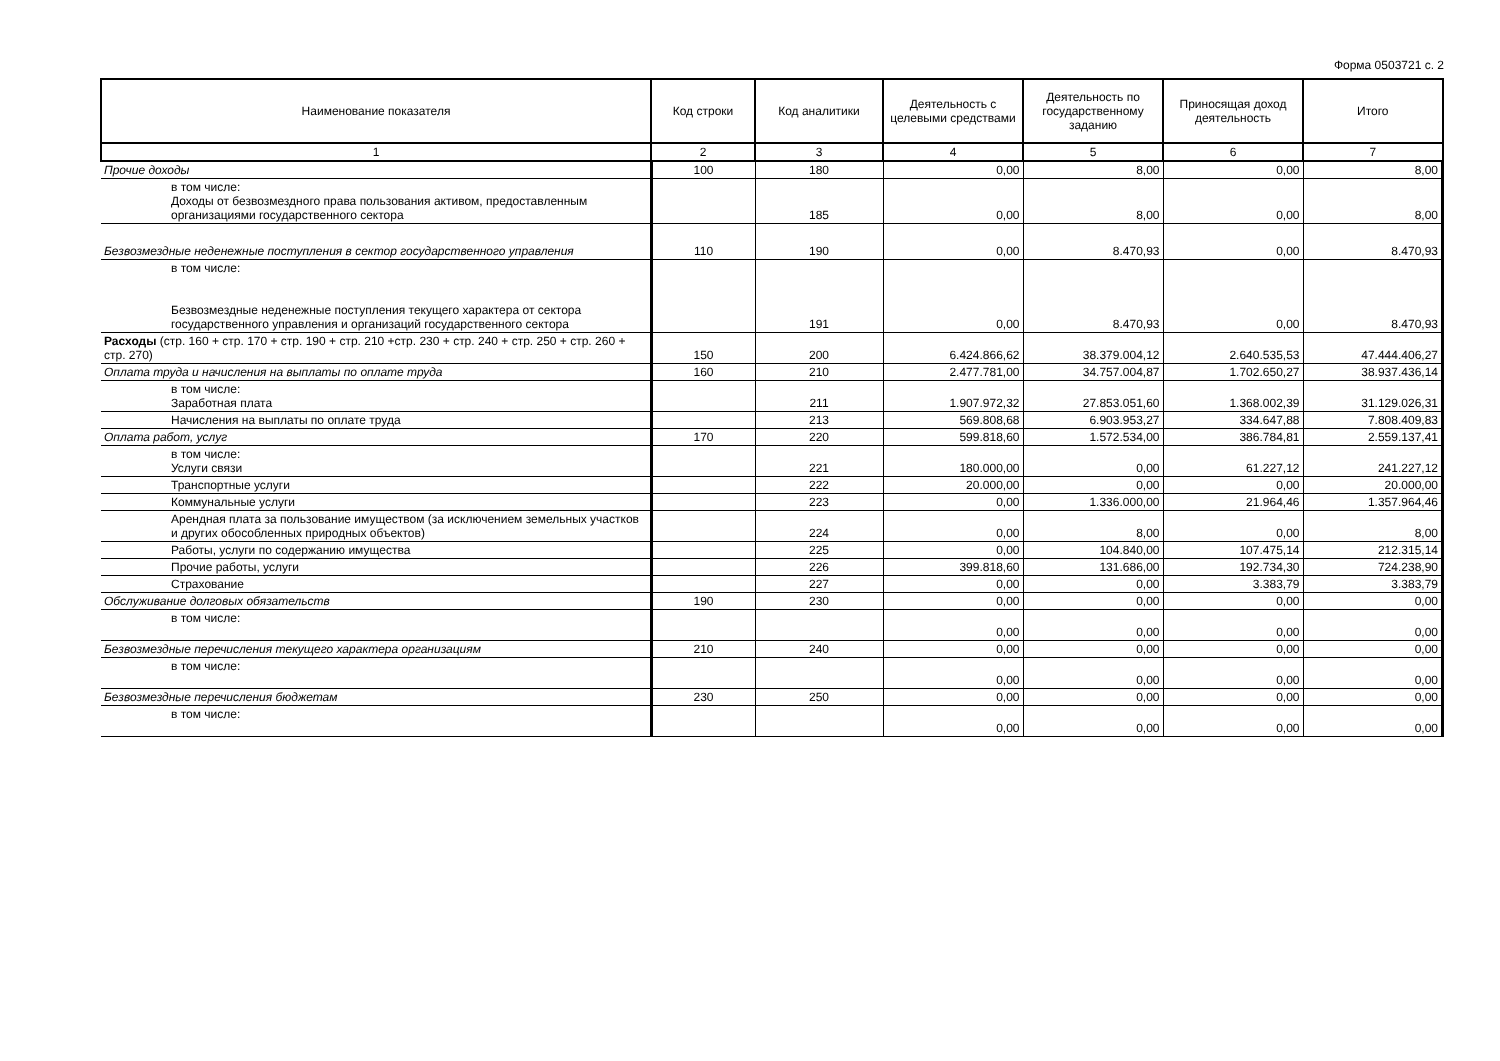Форма 0503721 с. 2
| Наименование показателя | Код строки | Код аналитики | Деятельность с целевыми средствами | Деятельность по государственному заданию | Приносящая доход деятельность | Итого |
| --- | --- | --- | --- | --- | --- | --- |
| 1 | 2 | 3 | 4 | 5 | 6 | 7 |
| Прочие доходы | 100 | 180 | 0,00 | 8,00 | 0,00 | 8,00 |
| в том числе: Доходы от безвозмездного права пользования активом, предоставленным организациями государственного сектора | | 185 | 0,00 | 8,00 | 0,00 | 8,00 |
| Безвозмездные неденежные поступления в сектор государственного управления | 110 | 190 | 0,00 | 8.470,93 | 0,00 | 8.470,93 |
| в том числе: Безвозмездные неденежные поступления текущего характера от сектора государственного управления и организаций государственного сектора | | 191 | 0,00 | 8.470,93 | 0,00 | 8.470,93 |
| Расходы (стр. 160 + стр. 170 + стр. 190 + стр. 210 +стр. 230 + стр. 240 + стр. 250 + стр. 260 + стр. 270) | 150 | 200 | 6.424.866,62 | 38.379.004,12 | 2.640.535,53 | 47.444.406,27 |
| Оплата труда и начисления на выплаты по оплате труда | 160 | 210 | 2.477.781,00 | 34.757.004,87 | 1.702.650,27 | 38.937.436,14 |
| в том числе: Заработная плата | | 211 | 1.907.972,32 | 27.853.051,60 | 1.368.002,39 | 31.129.026,31 |
| Начисления на выплаты по оплате труда | | 213 | 569.808,68 | 6.903.953,27 | 334.647,88 | 7.808.409,83 |
| Оплата работ, услуг | 170 | 220 | 599.818,60 | 1.572.534,00 | 386.784,81 | 2.559.137,41 |
| в том числе: Услуги связи | | 221 | 180.000,00 | 0,00 | 61.227,12 | 241.227,12 |
| Транспортные услуги | | 222 | 20.000,00 | 0,00 | 0,00 | 20.000,00 |
| Коммунальные услуги | | 223 | 0,00 | 1.336.000,00 | 21.964,46 | 1.357.964,46 |
| Арендная плата за пользование имуществом (за исключением земельных участков и других обособленных природных объектов) | | 224 | 0,00 | 8,00 | 0,00 | 8,00 |
| Работы, услуги по содержанию имущества | | 225 | 0,00 | 104.840,00 | 107.475,14 | 212.315,14 |
| Прочие работы, услуги | | 226 | 399.818,60 | 131.686,00 | 192.734,30 | 724.238,90 |
| Страхование | | 227 | 0,00 | 0,00 | 3.383,79 | 3.383,79 |
| Обслуживание долговых обязательств | 190 | 230 | 0,00 | 0,00 | 0,00 | 0,00 |
| в том числе: | | | 0,00 | 0,00 | 0,00 | 0,00 |
| Безвозмездные перечисления текущего характера организациям | 210 | 240 | 0,00 | 0,00 | 0,00 | 0,00 |
| в том числе: | | | 0,00 | 0,00 | 0,00 | 0,00 |
| Безвозмездные перечисления бюджетам | 230 | 250 | 0,00 | 0,00 | 0,00 | 0,00 |
| в том числе: | | | 0,00 | 0,00 | 0,00 | 0,00 |